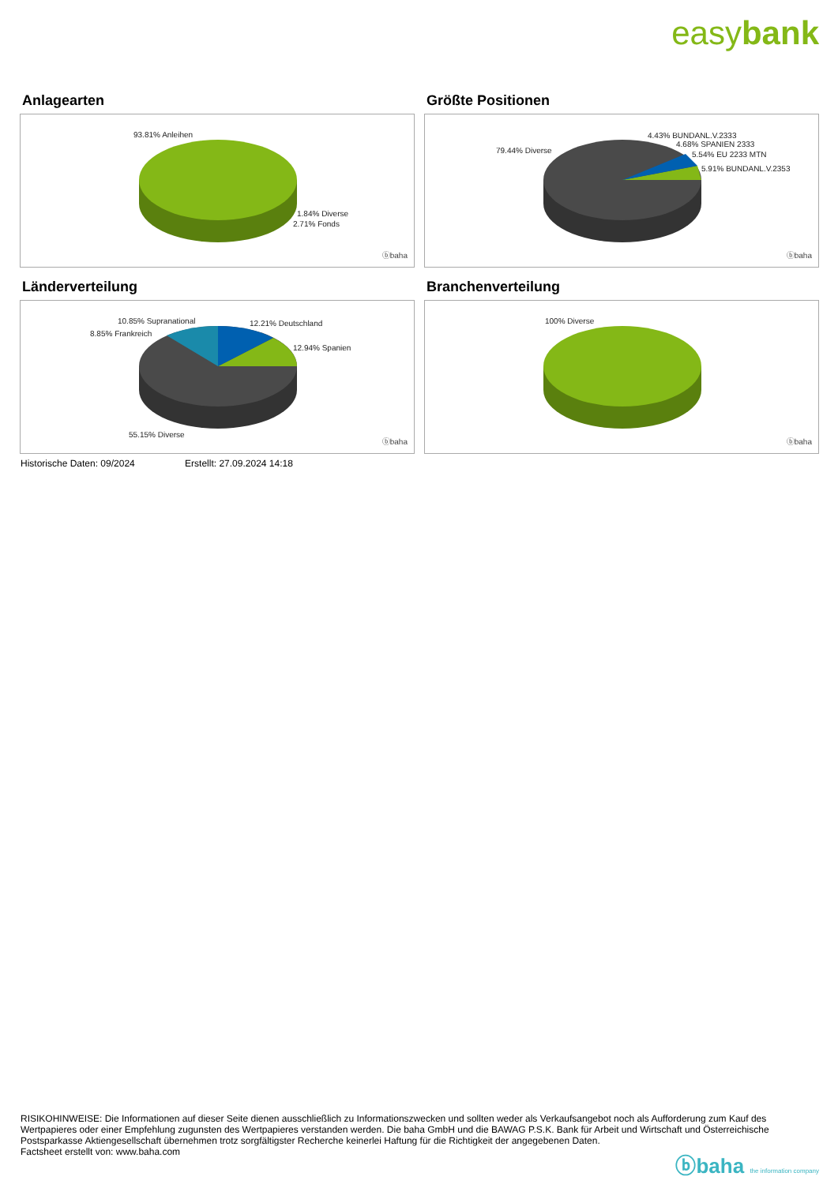easybank
Anlagearten
93.81% Anleihen
1.84% Diverse
2.71% Fonds
ⓑbaha
Größte Positionen
79.44% Diverse
4.43% BUNDANL.V.2333
4.68% SPANIEN 2333
5.54% EU 2233 MTN
5.91% BUNDANL.V.2353
ⓑbaha
Länderverteilung
10.85% Supranational
8.85% Frankreich
12.21% Deutschland
12.94% Spanien
55.15% Diverse
ⓑbaha
Branchenverteilung
100% Diverse
ⓑbaha
Historische Daten: 09/2024 Erstellt: 27.09.2024 14:18
RISIKOHINWEISE: Die Informationen auf dieser Seite dienen ausschließlich zu Informationszwecken und sollten weder als Verkaufsangebot noch als Aufforderung zum Kauf des Wertpapieres oder einer Empfehlung zugunsten des Wertpapieres verstanden werden. Die baha GmbH und die BAWAG P.S.K. Bank für Arbeit und Wirtschaft und Österreichische Postsparkasse Aktiengesellschaft übernehmen trotz sorgfältigster Recherche keinerlei Haftung für die Richtigkeit der angegebenen Daten.
Factsheet erstellt von: www.baha.com
ⓑbaha the information company